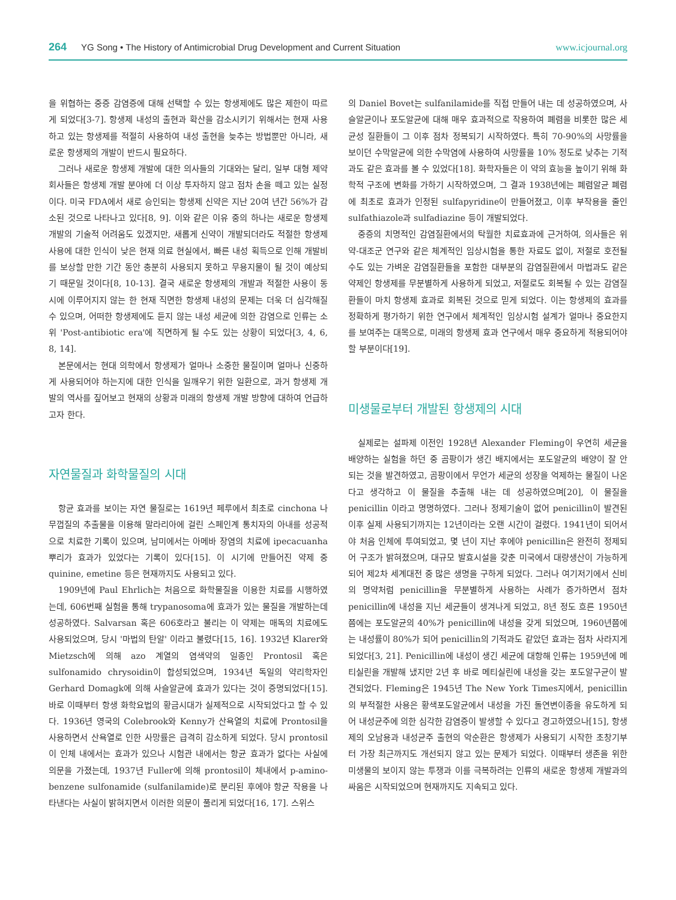264 YG Song • The History of Antimicrobial Drug Development and Current Situation www.icjournal.org
을 위협하는 중증 감염증에 대해 선택할 수 있는 항생제에도 많은 제한이 따르게 되었다[3-7]. 항생제 내성의 출현과 확산을 감소시키기 위해서는 현재 사용하고 있는 항생제를 적절히 사용하여 내성 출현을 늦추는 방법뿐만 아니라, 새로운 항생제의 개발이 반드시 필요하다.
그러나 새로운 항생제 개발에 대한 의사들의 기대와는 달리, 일부 대형 제약회사들은 항생제 개발 분야에 더 이상 투자하지 않고 점차 손을 떼고 있는 실정이다. 미국 FDA에서 새로 승인되는 항생제 신약은 지난 20여 년간 56%가 감소된 것으로 나타나고 있다[8, 9]. 이와 같은 이유 중의 하나는 새로운 항생제 개발의 기술적 어려움도 있겠지만, 새롭게 신약이 개발되더라도 적절한 항생제 사용에 대한 인식이 낮은 현재 의료 현실에서, 빠른 내성 획득으로 인해 개발비를 보상할 만한 기간 동안 충분히 사용되지 못하고 무용지물이 될 것이 예상되기 때문일 것이다[8, 10-13]. 결국 새로운 항생제의 개발과 적절한 사용이 동시에 이루어지지 않는 한 현재 직면한 항생제 내성의 문제는 더욱 더 심각해질 수 있으며, 어떠한 항생제에도 듣지 않는 내성 세균에 의한 감염으로 인류는 소위 'Post-antibiotic era'에 직면하게 될 수도 있는 상황이 되었다[3, 4, 6, 8, 14].
본문에서는 현대 의학에서 항생제가 얼마나 소중한 물질이며 얼마나 신중하게 사용되어야 하는지에 대한 인식을 일깨우기 위한 일환으로, 과거 항생제 개발의 역사를 짚어보고 현재의 상황과 미래의 항생제 개발 방향에 대하여 언급하고자 한다.
자연물질과 화학물질의 시대
항균 효과를 보이는 자연 물질로는 1619년 페루에서 최초로 cinchona 나무껍질의 추출물을 이용해 말라리아에 걸린 스페인계 통치자의 아내를 성공적으로 치료한 기록이 있으며, 남미에서는 아메바 장염의 치료에 ipecacuanha 뿌리가 효과가 있었다는 기록이 있다[15]. 이 시기에 만들어진 약제 중 quinine, emetine 등은 현재까지도 사용되고 있다.
1909년에 Paul Ehrlich는 처음으로 화학물질을 이용한 치료를 시행하였는데, 606번째 실험을 통해 trypanosoma에 효과가 있는 물질을 개발하는데 성공하였다. Salvarsan 혹은 606호라고 불리는 이 약제는 매독의 치료에도 사용되었으며, 당시 '마법의 탄알' 이라고 불렸다[15, 16]. 1932년 Klarer와 Mietzsch에 의해 azo 계열의 염색약의 일종인 Prontosil 혹은 sulfonamido chrysoidin이 합성되었으며, 1934년 독일의 약리학자인 Gerhard Domagk에 의해 사슬알균에 효과가 있다는 것이 증명되었다[15]. 바로 이때부터 항생 화학요법의 황금시대가 실제적으로 시작되었다고 할 수 있다. 1936년 영국의 Colebrook와 Kenny가 산욕열의 치료에 Prontosil을 사용하면서 산욕열로 인한 사망률은 급격히 감소하게 되었다. 당시 prontosil이 인체 내에서는 효과가 있으나 시험관 내에서는 항균 효과가 없다는 사실에 의문을 가졌는데, 1937년 Fuller에 의해 prontosil이 체내에서 p-amino-benzene sulfonamide (sulfanilamide)로 분리된 후에야 항균 작용을 나타낸다는 사실이 밝혀지면서 이러한 의문이 풀리게 되었다[16, 17]. 스위스
의 Daniel Bovet는 sulfanilamide를 직접 만들어 내는 데 성공하였으며, 사슬알균이나 포도알균에 대해 매우 효과적으로 작용하여 폐렴을 비롯한 많은 세균성 질환들이 그 이후 점차 정복되기 시작하였다. 특히 70-90%의 사망률을 보이던 수막알균에 의한 수막염에 사용하여 사망률을 10% 정도로 낮추는 기적과도 같은 효과를 볼 수 있었다[18]. 화학자들은 이 약의 효능을 높이기 위해 화학적 구조에 변화를 가하기 시작하였으며, 그 결과 1938년에는 폐렴알균 폐렴에 최초로 효과가 인정된 sulfapyridine이 만들어졌고, 이후 부작용을 줄인 sulfathiazole과 sulfadiazine 등이 개발되었다.
중증의 치명적인 감염질환에서의 탁월한 치료효과에 근거하여, 의사들은 위약-대조군 연구와 같은 체계적인 임상시험을 통한 자료도 없이, 저절로 호전될 수도 있는 가벼운 감염질환들을 포함한 대부분의 감염질환에서 마법과도 같은 약제인 항생제를 무분별하게 사용하게 되었고, 저절로도 회복될 수 있는 감염질환들이 마치 항생제 효과로 회복된 것으로 믿게 되었다. 이는 항생제의 효과를 정확하게 평가하기 위한 연구에서 체계적인 임상시험 설계가 얼마나 중요한지를 보여주는 대목으로, 미래의 항생제 효과 연구에서 매우 중요하게 적용되어야 할 부분이다[19].
미생물로부터 개발된 항생제의 시대
실제로는 설파제 이전인 1928년 Alexander Fleming이 우연히 세균을 배양하는 실험을 하던 중 곰팡이가 생긴 배지에서는 포도알균의 배양이 잘 안 되는 것을 발견하였고, 곰팡이에서 무언가 세균의 성장을 억제하는 물질이 나온다고 생각하고 이 물질을 추출해 내는 데 성공하였으며[20], 이 물질을 penicillin 이라고 명명하였다. 그러나 정제기술이 없어 penicillin이 발견된 이후 실제 사용되기까지는 12년이라는 오랜 시간이 걸렸다. 1941년이 되어서야 처음 인체에 투여되었고, 몇 년이 지난 후에야 penicillin은 완전히 정제되어 구조가 밝혀졌으며, 대규모 발효시설을 갖춘 미국에서 대량생산이 가능하게 되어 제2차 세계대전 중 많은 생명을 구하게 되었다. 그러나 여기저기에서 신비의 명약처럼 penicillin을 무분별하게 사용하는 사례가 증가하면서 점차 penicillin에 내성을 지닌 세균들이 생겨나게 되었고, 8년 정도 흐른 1950년쯤에는 포도알균의 40%가 penicillin에 내성을 갖게 되었으며, 1960년쯤에는 내성률이 80%가 되어 penicillin의 기적과도 같았던 효과는 점차 사라지게 되었다[3, 21]. Penicillin에 내성이 생긴 세균에 대항해 인류는 1959년에 메티실린을 개발해 냈지만 2년 후 바로 메티실린에 내성을 갖는 포도알구균이 발견되었다. Fleming은 1945년 The New York Times지에서, penicillin의 부적절한 사용은 황색포도알균에서 내성을 가진 돌연변이종을 유도하게 되어 내성균주에 의한 심각한 감염증이 발생할 수 있다고 경고하였으나[15], 항생제의 오남용과 내성균주 출현의 악순환은 항생제가 사용되기 시작한 초창기부터 가장 최근까지도 개선되지 않고 있는 문제가 되었다. 이때부터 생존을 위한 미생물의 보이지 않는 투쟁과 이를 극복하려는 인류의 새로운 항생제 개발과의 싸움은 시작되었으며 현재까지도 지속되고 있다.